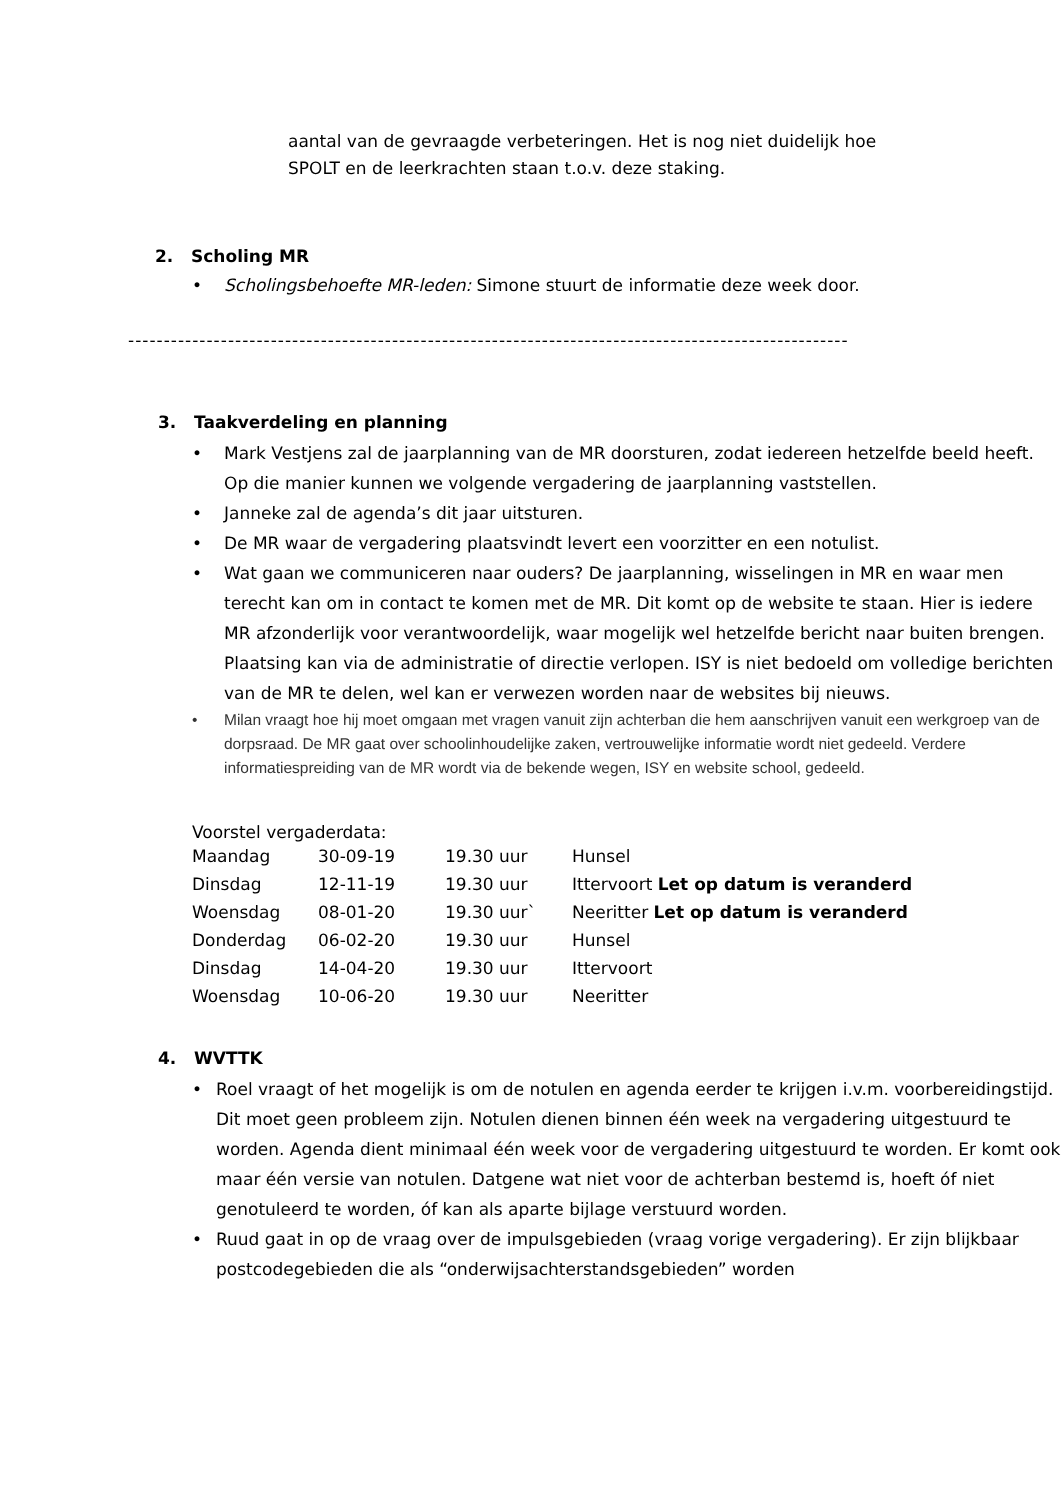aantal van de gevraagde verbeteringen. Het is nog niet duidelijk hoe
SPOLT en de leerkrachten staan t.o.v. deze staking.
2. Scholing MR
• Scholingsbehoefte MR-leden: Simone stuurt de informatie deze week door.
--------------------------------------------------------------------------------------------------------------------
3. Taakverdeling en planning
• Mark Vestjens zal de jaarplanning van de MR doorsturen, zodat iedereen hetzelfde beeld heeft. Op die manier kunnen we volgende vergadering de jaarplanning vaststellen.
• Janneke zal de agenda’s dit jaar uitsturen.
• De MR waar de vergadering plaatsvindt levert een voorzitter en een notulist.
• Wat gaan we communiceren naar ouders? De jaarplanning, wisselingen in MR en waar men terecht kan om in contact te komen met de MR. Dit komt op de website te staan. Hier is iedere MR afzonderlijk voor verantwoordelijk, waar mogelijk wel hetzelfde bericht naar buiten brengen. Plaatsing kan via de administratie of directie verlopen. ISY is niet bedoeld om volledige berichten van de MR te delen, wel kan er verwezen worden naar de websites bij nieuws.
• Milan vraagt hoe hij moet omgaan met vragen vanuit zijn achterban die hem aanschrijven vanuit een werkgroep van de dorpsraad. De MR gaat over schoolinhoudelijke zaken, vertrouwelijke informatie wordt niet gedeeld. Verdere informatiespreiding van de MR wordt via de bekende wegen, ISY en website school, gedeeld.
Voorstel vergaderdata:
| Maandag | 30-09-19 | 19.30 uur | Hunsel |
| Dinsdag | 12-11-19 | 19.30 uur | Ittervoort Let op datum is veranderd |
| Woensdag | 08-01-20 | 19.30 uur` | Neeritter Let op datum is veranderd |
| Donderdag | 06-02-20 | 19.30 uur | Hunsel |
| Dinsdag | 14-04-20 | 19.30 uur | Ittervoort |
| Woensdag | 10-06-20 | 19.30 uur | Neeritter |
4. WVTTK
• Roel vraagt of het mogelijk is om de notulen en agenda eerder te krijgen i.v.m. voorbereidingstijd. Dit moet geen probleem zijn. Notulen dienen binnen één week na vergadering uitgestuurd te worden. Agenda dient minimaal één week voor de vergadering uitgestuurd te worden. Er komt ook maar één versie van notulen. Datgene wat niet voor de achterban bestemd is, hoeft óf niet genotuleerd te worden, óf kan als aparte bijlage verstuurd worden.
• Ruud gaat in op de vraag over de impulsgebieden (vraag vorige vergadering). Er zijn blijkbaar postcodegebieden die als “onderwijsachterstandsgebieden” worden